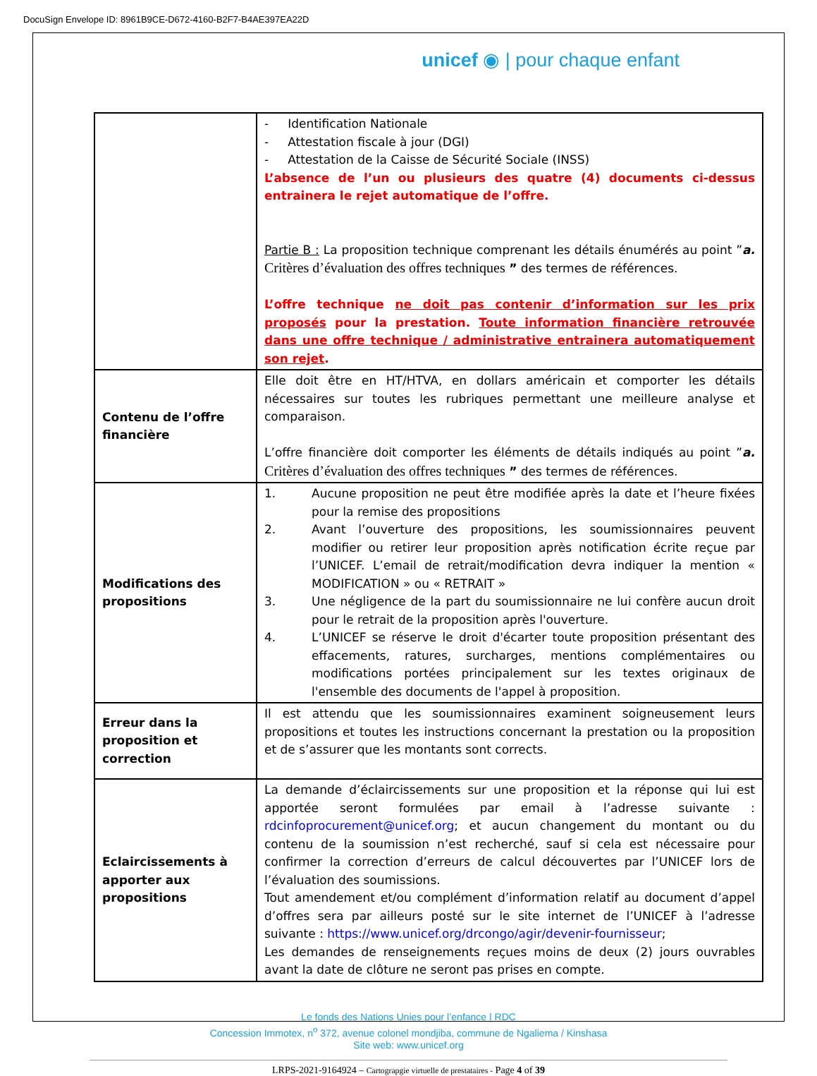DocuSign Envelope ID: 8961B9CE-D672-4160-B2F7-B4AE397EA22D
unicef ◉ | pour chaque enfant
| | - Identification Nationale - Attestation fiscale à jour (DGI) - Attestation de la Caisse de Sécurité Sociale (INSS) L’absence de l’un ou plusieurs des quatre (4) documents ci-dessus entrainera le rejet automatique de l’offre. Partie B : La proposition technique comprenant les détails énumérés au point ” a. Critères d’évaluation des offres techniques ” des termes de références. L’offre technique ne doit pas contenir d’information sur les prix proposés pour la prestation. Toute information financière retrouvée dans une offre technique / administrative entrainera automatiquement son rejet . |
| Contenu de l’offre financière | Elle doit être en HT/HTVA, en dollars américain et comporter les détails nécessaires sur toutes les rubriques permettant une meilleure analyse et comparaison. L’offre financière doit comporter les éléments de détails indiqués au point ” a. Critères d’évaluation des offres techniques ” des termes de références. |
| Modifications des propositions | 1. Aucune proposition ne peut être modifiée après la date et l’heure fixées pour la remise des propositions 2. Avant l’ouverture des propositions, les soumissionnaires peuvent modifier ou retirer leur proposition après notification écrite reçue par l’UNICEF. L’email de retrait/modification devra indiquer la mention « MODIFICATION » ou « RETRAIT » 3. Une négligence de la part du soumissionnaire ne lui confère aucun droit pour le retrait de la proposition après l'ouverture. 4. L’UNICEF se réserve le droit d'écarter toute proposition présentant des effacements, ratures, surcharges, mentions complémentaires ou modifications portées principalement sur les textes originaux de l'ensemble des documents de l'appel à proposition. |
| Erreur dans la proposition et correction | Il est attendu que les soumissionnaires examinent soigneusement leurs propositions et toutes les instructions concernant la prestation ou la proposition et de s’assurer que les montants sont corrects. |
| Eclaircissements à apporter aux propositions | La demande d’éclaircissements sur une proposition et la réponse qui lui est apportée seront formulées par email à l’adresse suivante : rdcinfoprocurement@unicef.org ; et aucun changement du montant ou du contenu de la soumission n’est recherché, sauf si cela est nécessaire pour confirmer la correction d’erreurs de calcul découvertes par l’UNICEF lors de l’évaluation des soumissions. Tout amendement et/ou complément d’information relatif au document d’appel d’offres sera par ailleurs posté sur le site internet de l’UNICEF à l’adresse suivante : https://www.unicef.org/drcongo/agir/devenir-fournisseur ; Les demandes de renseignements reçues moins de deux (2) jours ouvrables avant la date de clôture ne seront pas prises en compte. |
Le fonds des Nations Unies pour l’enfance | RDC
Concession Immotex, n<sup>o</sup> 372, avenue colonel mondjiba, commune de Ngaliema / Kinshasa
Site web: www.unicef.org
LRPS-2021-9164924 – Cartograpgie virtuelle de prestataires - Page 4 of 39